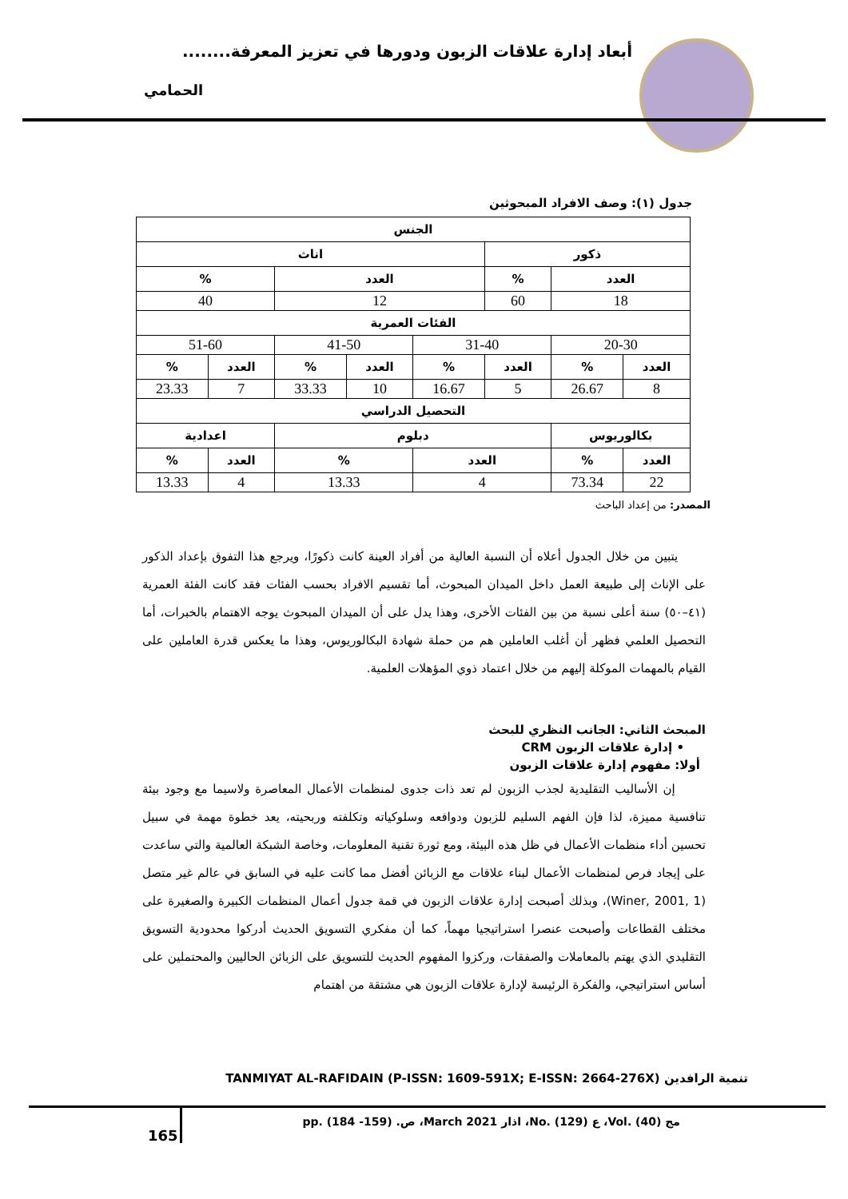أبعاد إدارة علاقات الزبون ودورها في تعزيز المعرفة........
الحمامي
جدول (١): وصف الافراد المبحوثين
| الجنس | | | | | | | |
| --- | --- | --- | --- | --- | --- | --- | --- |
| ذكور | | | اناث | | | | |
| العدد | | % | العدد | | | % | |
| 18 | | 60 | 12 | | | 40 | |
| الفئات العمرية | | | | | | | |
| 20-30 | | 31-40 | | 41-50 | | 51-60 | |
| العدد | % | العدد | % | العدد | % | العدد | % |
| 8 | 26.67 | 5 | 16.67 | 10 | 33.33 | 7 | 23.33 |
| التحصيل الدراسي | | | | | | | |
| بكالوريوس | | دبلوم | | | | اعدادية | |
| العدد | % | العدد | | % | | العدد | % |
| 22 | 73.34 | 4 | | 13.33 | | 4 | 13.33 |
المصدر: من إعداد الباحث
يتبين من خلال الجدول أعلاه أن النسبة العالية من أفراد العينة كانت ذكورًا، ويرجع هذا التفوق بإعداد الذكور على الإناث إلى طبيعة العمل داخل الميدان المبحوث، أما تقسيم الافراد بحسب الفئات فقد كانت الفئة العمرية (٤١–٥٠) سنة أعلى نسبة من بين الفئات الأخرى، وهذا يدل على أن الميدان المبحوث يوجه الاهتمام بالخبرات، أما التحصيل العلمي فظهر أن أغلب العاملين هم من حملة شهادة البكالوريوس، وهذا ما يعكس قدرة العاملين على القيام بالمهمات الموكلة إليهم من خلال اعتماد ذوي المؤهلات العلمية.
المبحث الثاني: الجانب النظري للبحث
• إدارة علاقات الزبون CRM
أولا: مفهوم إدارة علاقات الزبون
إن الأساليب التقليدية لجذب الزبون لم تعد ذات جدوى لمنظمات الأعمال المعاصرة ولاسيما مع وجود بيئة تنافسية مميزة، لذا فإن الفهم السليم للزبون ودوافعه وسلوكياته وتكلفته وربحيته، يعد خطوة مهمة في سبيل تحسين أداء منظمات الأعمال في ظل هذه البيئة، ومع ثورة تقنية المعلومات، وخاصة الشبكة العالمية والتي ساعدت على إيجاد فرص لمنظمات الأعمال لبناء علاقات مع الزبائن أفضل مما كانت عليه في السابق في عالم غير متصل (Winer, 2001, 1)، وبذلك أصبحت إدارة علاقات الزبون في قمة جدول أعمال المنظمات الكبيرة والصغيرة على مختلف القطاعات وأصبحت عنصرا استراتيجيا مهماً، كما أن مفكري التسويق الحديث أدركوا محدودية التسويق التقليدي الذي يهتم بالمعاملات والصفقات، وركزوا المفهوم الحديث للتسويق على الزبائن الحاليين والمحتملين على أساس استراتيجي، والفكرة الرئيسة لإدارة علاقات الزبون هي مشتقة من اهتمام
TANMIYAT AL-RAFIDAIN (P-ISSN: 1609-591X; E-ISSN: 2664-276X) تنمية الرافدين
مج (40) .Vol، ع (129) .No، اذار March 2021، ص. (159- 184) .pp
165